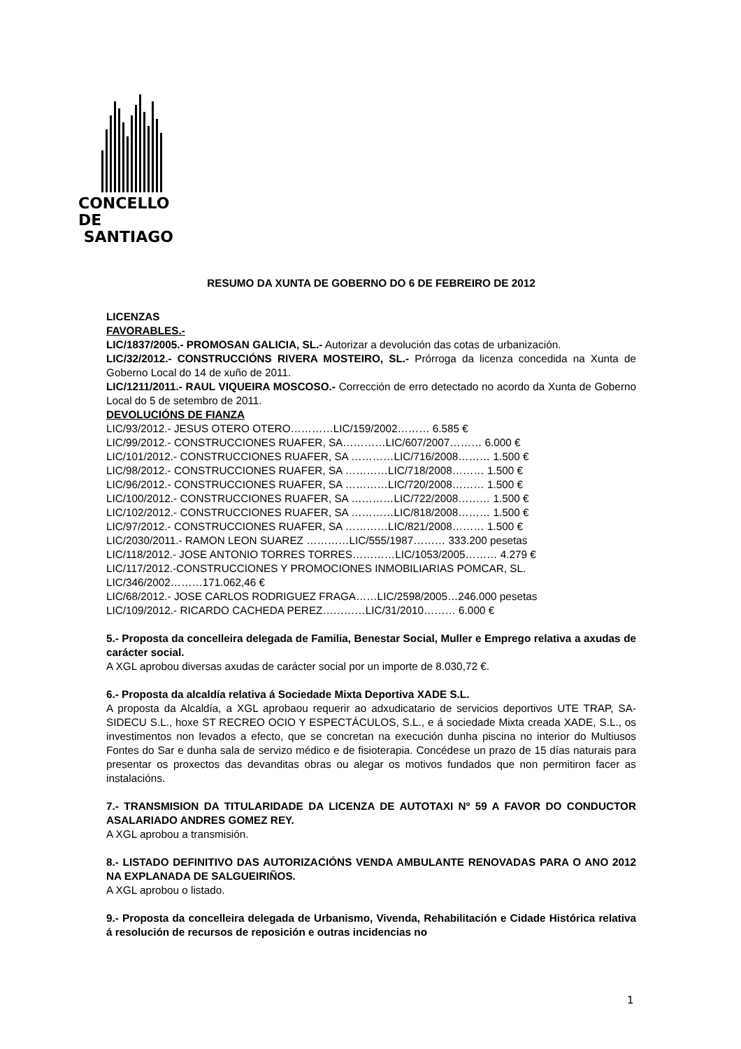CONCELLO DE
SANTIAGO
RESUMO DA XUNTA DE GOBERNO DO 6 DE FEBREIRO DE 2012
LICENZAS
FAVORABLES.-
LIC/1837/2005.- PROMOSAN GALICIA, SL.- Autorizar a devolución das cotas de urbanización.
LIC/32/2012.- CONSTRUCCIÓNS RIVERA MOSTEIRO, SL.- Prórroga da licenza concedida na Xunta de Goberno Local do 14 de xuño de 2011.
LIC/1211/2011.- RAUL VIQUEIRA MOSCOSO.- Corrección de erro detectado no acordo da Xunta de Goberno Local do 5 de setembro de 2011.
DEVOLUCIÓNS DE FIANZA
LIC/93/2012.- JESUS OTERO OTERO…………LIC/159/2002……… 6.585 €
LIC/99/2012.- CONSTRUCCIONES RUAFER, SA…………LIC/607/2007……… 6.000 €
LIC/101/2012.- CONSTRUCCIONES RUAFER, SA …………LIC/716/2008……… 1.500 €
LIC/98/2012.- CONSTRUCCIONES RUAFER, SA …………LIC/718/2008……… 1.500 €
LIC/96/2012.- CONSTRUCCIONES RUAFER, SA …………LIC/720/2008……… 1.500 €
LIC/100/2012.- CONSTRUCCIONES RUAFER, SA …………LIC/722/2008……… 1.500 €
LIC/102/2012.- CONSTRUCCIONES RUAFER, SA …………LIC/818/2008……… 1.500 €
LIC/97/2012.- CONSTRUCCIONES RUAFER, SA …………LIC/821/2008……… 1.500 €
LIC/2030/2011.- RAMON LEON SUAREZ …………LIC/555/1987……… 333.200 pesetas
LIC/118/2012.- JOSE ANTONIO TORRES TORRES…………LIC/1053/2005……… 4.279 €
LIC/117/2012.-CONSTRUCCIONES Y PROMOCIONES INMOBILIARIAS POMCAR, SL.
LIC/346/2002………171.062,46 €
LIC/68/2012.- JOSE CARLOS RODRIGUEZ FRAGA……LIC/2598/2005…246.000 pesetas
LIC/109/2012.- RICARDO CACHEDA PEREZ…………LIC/31/2010……… 6.000 €
5.- Proposta da concelleira delegada de Familia, Benestar Social, Muller e Emprego relativa a axudas de carácter social.
A XGL aprobou diversas axudas de carácter social por un importe de 8.030,72 €.
6.- Proposta da alcaldía relativa á Sociedade Mixta Deportiva XADE S.L.
A proposta da Alcaldía, a XGL aprobaou requerir ao adxudicatario de servicios deportivos UTE TRAP, SA-SIDECU S.L., hoxe ST RECREO OCIO Y ESPECTÁCULOS, S.L., e á sociedade Mixta creada XADE, S.L., os investimentos non levados a efecto, que se concretan na execución dunha piscina no interior do Multiusos Fontes do Sar e dunha sala de servizo médico e de fisioterapia. Concédese un prazo de 15 días naturais para presentar os proxectos das devanditas obras ou alegar os motivos fundados que non permitiron facer as instalacións.
7.- TRANSMISION DA TITULARIDADE DA LICENZA DE AUTOTAXI Nº 59 A FAVOR DO CONDUCTOR ASALARIADO ANDRES GOMEZ REY.
A XGL aprobou a transmisión.
8.- LISTADO DEFINITIVO DAS AUTORIZACIÓNS VENDA AMBULANTE RENOVADAS PARA O ANO 2012 NA EXPLANADA DE SALGUEIRIÑOS.
A XGL aprobou o listado.
9.- Proposta da concelleira delegada de Urbanismo, Vivenda, Rehabilitación e Cidade Histórica relativa á resolución de recursos de reposición e outras incidencias no
1